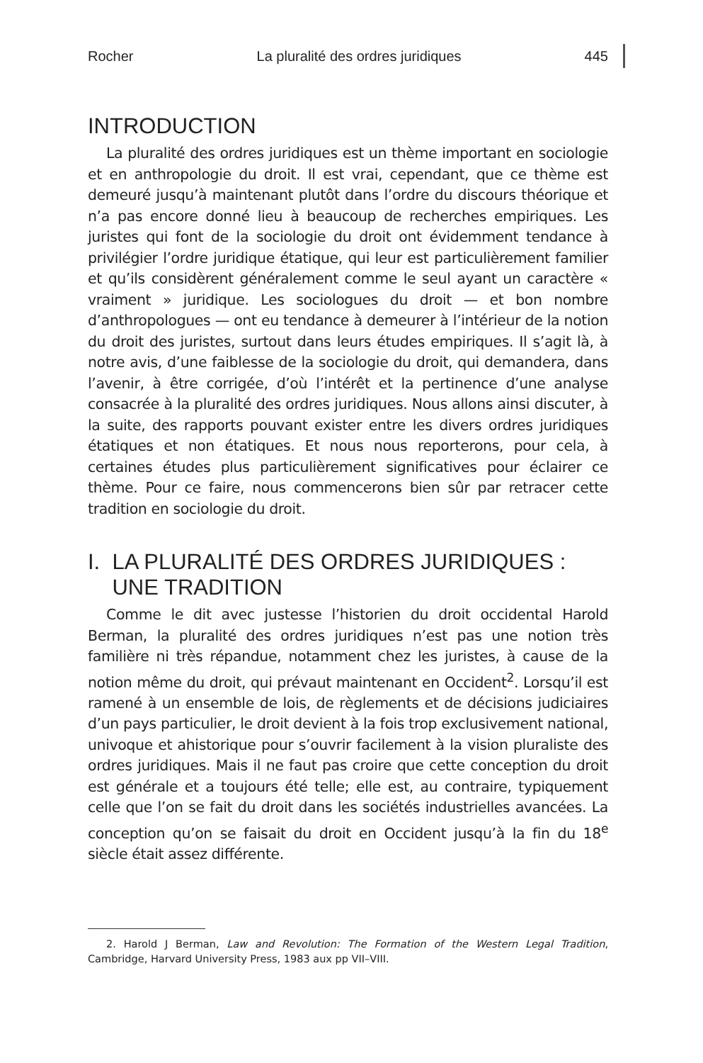Rocher La pluralité des ordres juridiques 445
INTRODUCTION
La pluralité des ordres juridiques est un thème important en sociologie et en anthropologie du droit. Il est vrai, cependant, que ce thème est demeuré jusqu’à maintenant plutôt dans l’ordre du discours théorique et n’a pas encore donné lieu à beaucoup de recherches empiriques. Les juristes qui font de la sociologie du droit ont évidemment tendance à privilégier l’ordre juridique étatique, qui leur est particulièrement familier et qu’ils considèrent généralement comme le seul ayant un caractère « vraiment » juridique. Les sociologues du droit — et bon nombre d’anthropologues — ont eu tendance à demeurer à l’intérieur de la notion du droit des juristes, surtout dans leurs études empiriques. Il s’agit là, à notre avis, d’une faiblesse de la sociologie du droit, qui demandera, dans l’avenir, à être corrigée, d’où l’intérêt et la pertinence d’une analyse consacrée à la pluralité des ordres juridiques. Nous allons ainsi discuter, à la suite, des rapports pouvant exister entre les divers ordres juridiques étatiques et non étatiques. Et nous nous reporterons, pour cela, à certaines études plus particulièrement significatives pour éclairer ce thème. Pour ce faire, nous commencerons bien sûr par retracer cette tradition en sociologie du droit.
I. LA PLURALITÉ DES ORDRES JURIDIQUES :
UNE TRADITION
Comme le dit avec justesse l’historien du droit occidental Harold Berman, la pluralité des ordres juridiques n’est pas une notion très familière ni très répandue, notamment chez les juristes, à cause de la notion même du droit, qui prévaut maintenant en Occident<sup>2</sup>. Lorsqu’il est ramené à un ensemble de lois, de règlements et de décisions judiciaires d’un pays particulier, le droit devient à la fois trop exclusivement national, univoque et ahistorique pour s’ouvrir facilement à la vision pluraliste des ordres juridiques. Mais il ne faut pas croire que cette conception du droit est générale et a toujours été telle; elle est, au contraire, typiquement celle que l’on se fait du droit dans les sociétés industrielles avancées. La conception qu’on se faisait du droit en Occident jusqu’à la fin du 18<sup>e</sup> siècle était assez différente.
2. Harold J Berman, Law and Revolution: The Formation of the Western Legal Tradition, Cambridge, Harvard University Press, 1983 aux pp VII–VIII.